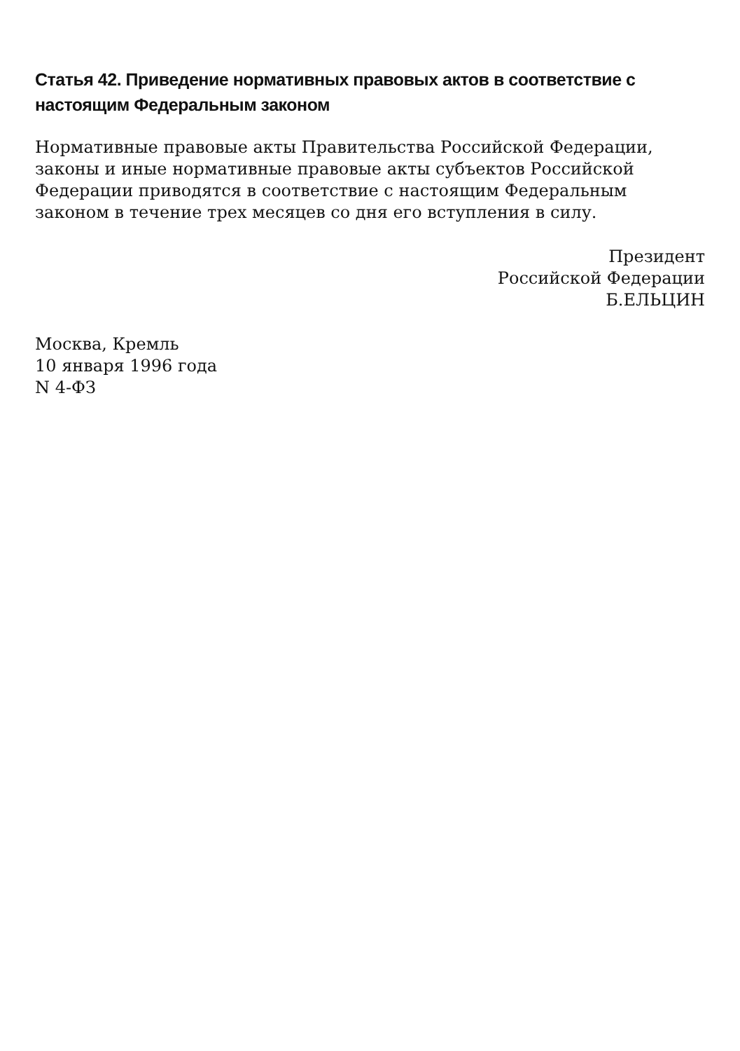Статья 42. Приведение нормативных правовых актов в соответствие с настоящим Федеральным законом
Нормативные правовые акты Правительства Российской Федерации, законы и иные нормативные правовые акты субъектов Российской Федерации приводятся в соответствие с настоящим Федеральным законом в течение трех месяцев со дня его вступления в силу.
Президент
Российской Федерации
Б.ЕЛЬЦИН
Москва, Кремль
10 января 1996 года
N 4-ФЗ